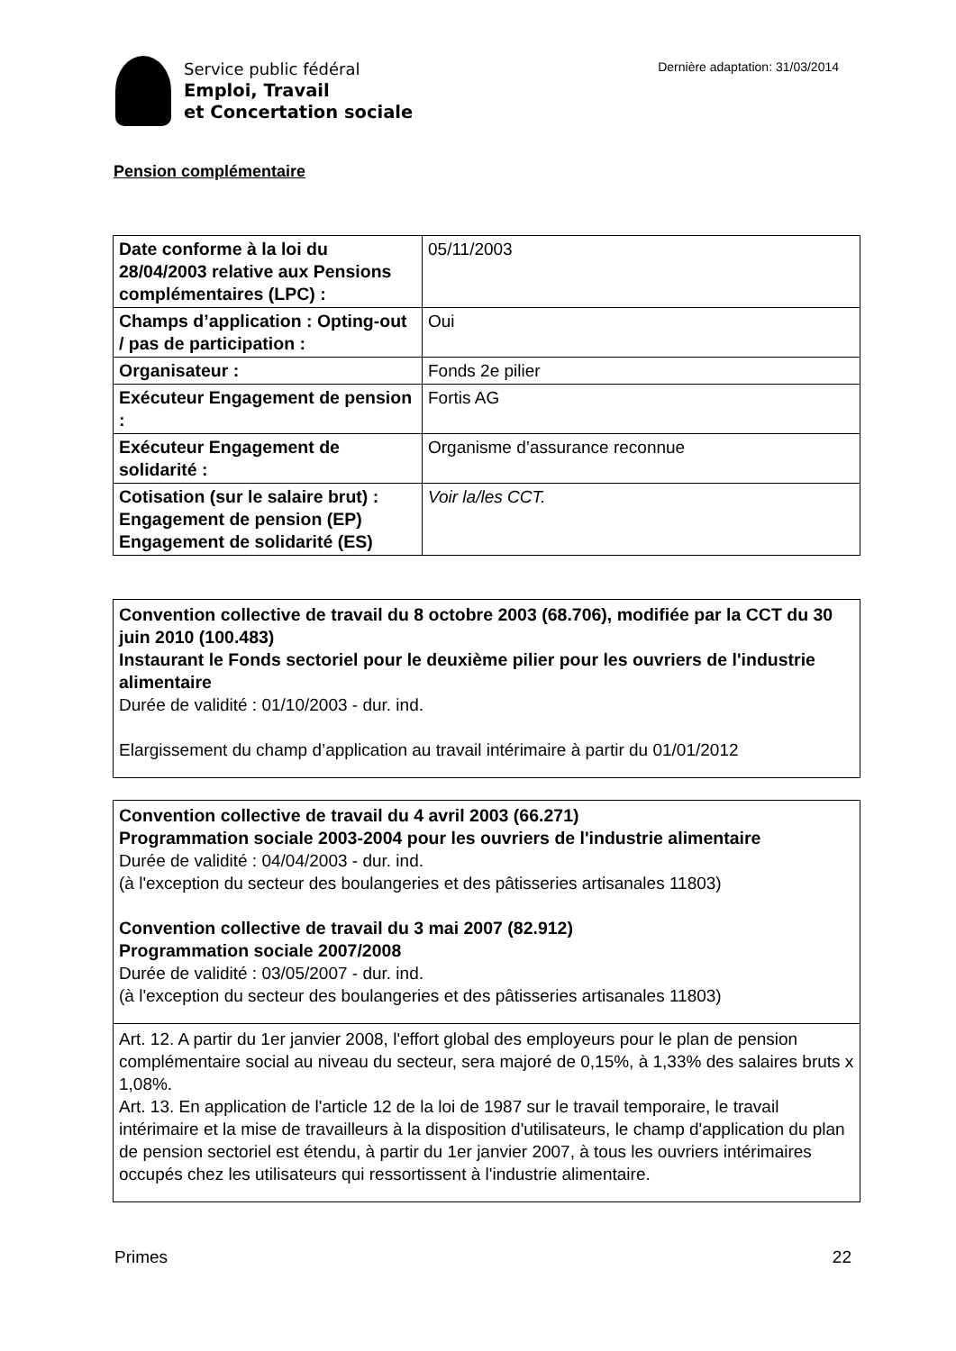Service public fédéral
Emploi, Travail
et Concertation sociale
Dernière adaptation: 31/03/2014
Pension complémentaire
| Date conforme à la loi du 28/04/2003 relative aux Pensions complémentaires (LPC) : | 05/11/2003 |
| Champs d’application : Opting-out / pas de participation : | Oui |
| Organisateur : | Fonds 2e pilier |
| Exécuteur Engagement de pension : | Fortis AG |
| Exécuteur Engagement de solidarité : | Organisme d’assurance reconnue |
| Cotisation (sur le salaire brut) : Engagement de pension (EP) Engagement de solidarité (ES) | Voir la/les CCT. |
Convention collective de travail du 8 octobre 2003 (68.706), modifiée par la CCT du 30 juin 2010 (100.483)
Instaurant le Fonds sectoriel pour le deuxième pilier pour les ouvriers de l'industrie alimentaire
Durée de validité : 01/10/2003 - dur. ind.
Elargissement du champ d’application au travail intérimaire à partir du 01/01/2012
Convention collective de travail du 4 avril 2003 (66.271)
Programmation sociale 2003-2004 pour les ouvriers de l'industrie alimentaire
Durée de validité : 04/04/2003 - dur. ind.
(à l'exception du secteur des boulangeries et des pâtisseries artisanales 11803)
Convention collective de travail du 3 mai 2007 (82.912)
Programmation sociale 2007/2008
Durée de validité : 03/05/2007 - dur. ind.
(à l'exception du secteur des boulangeries et des pâtisseries artisanales 11803)
Art. 12. A partir du 1er janvier 2008, l'effort global des employeurs pour le plan de pension complémentaire social au niveau du secteur, sera majoré de 0,15%, à 1,33% des salaires bruts x 1,08%.
Art. 13. En application de l'article 12 de la loi de 1987 sur le travail temporaire, le travail intérimaire et la mise de travailleurs à la disposition d'utilisateurs, le champ d'application du plan de pension sectoriel est étendu, à partir du 1er janvier 2007, à tous les ouvriers intérimaires occupés chez les utilisateurs qui ressortissent à l'industrie alimentaire.
Primes 22